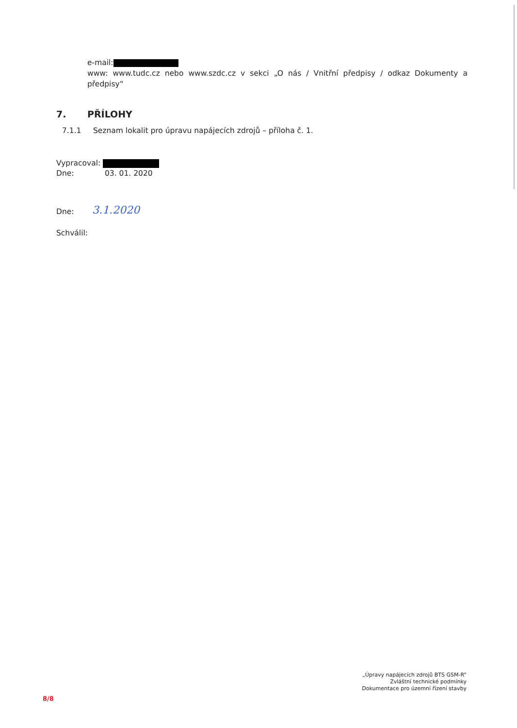e-mail:
www: www.tudc.cz nebo www.szdc.cz v sekci „O nás / Vnitřní předpisy / odkaz Dokumenty a předpisy“
7. PŘÍLOHY
7.1.1 Seznam lokalit pro úpravu napájecích zdrojů – příloha č. 1.
Vypracoval:
Dne: 03. 01. 2020
Dne: 3.1.2020
Schválil:
8/8
„Úpravy napájecích zdrojů BTS GSM-R“
Zvláštní technické podmínky
Dokumentace pro územní řízení stavby